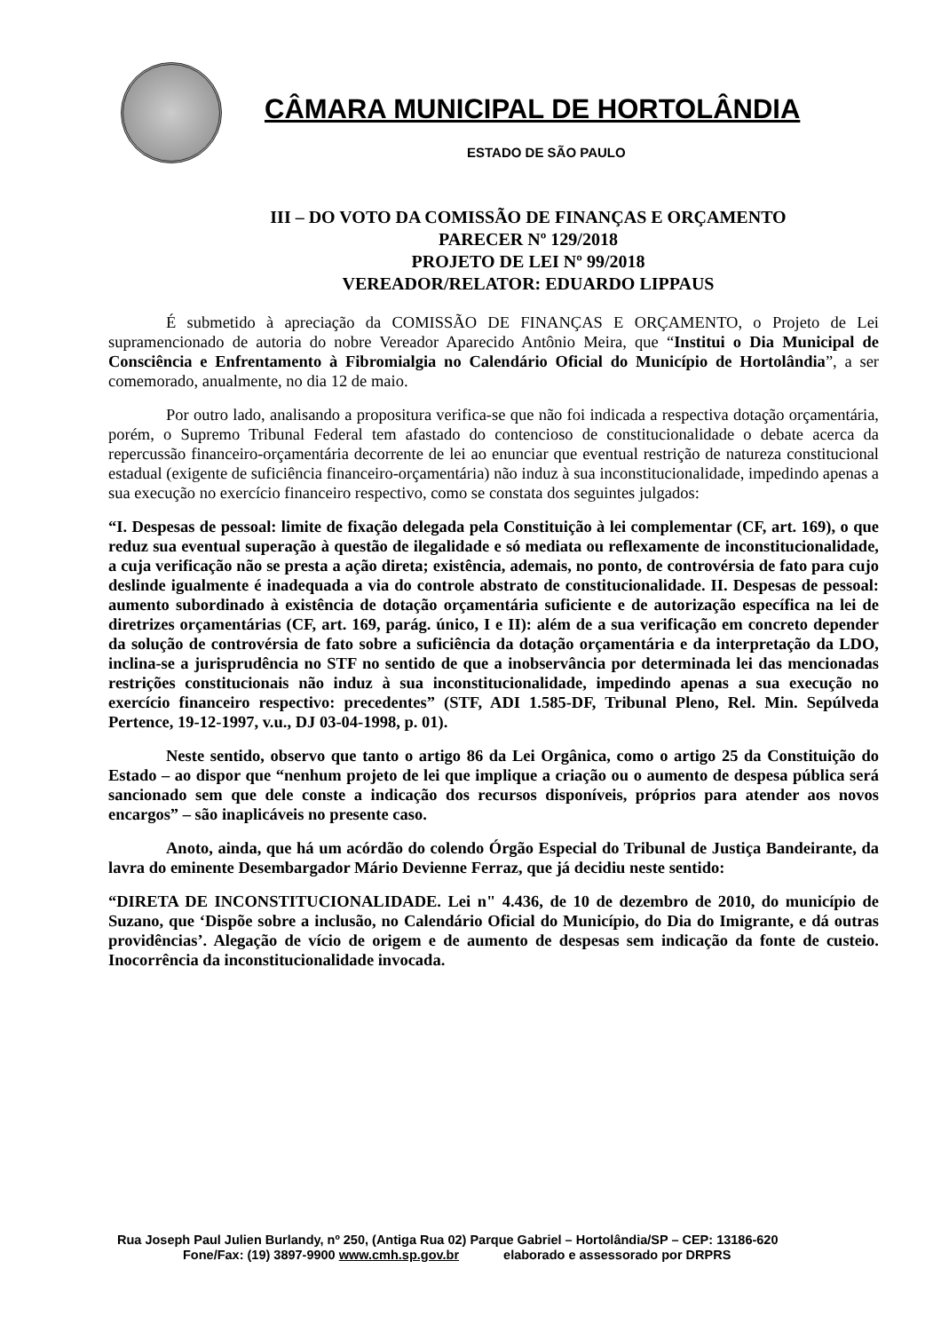CÂMARA MUNICIPAL DE HORTOLÂNDIA
ESTADO DE SÃO PAULO
III – DO VOTO DA COMISSÃO DE FINANÇAS E ORÇAMENTO
PARECER Nº 129/2018
PROJETO DE LEI Nº 99/2018
VEREADOR/RELATOR: EDUARDO LIPPAUS
É submetido à apreciação da COMISSÃO DE FINANÇAS E ORÇAMENTO, o Projeto de Lei supramencionado de autoria do nobre Vereador Aparecido Antônio Meira, que “Institui o Dia Municipal de Consciência e Enfrentamento à Fibromialgia no Calendário Oficial do Município de Hortolândia”, a ser comemorado, anualmente, no dia 12 de maio.
Por outro lado, analisando a propositura verifica-se que não foi indicada a respectiva dotação orçamentária, porém, o Supremo Tribunal Federal tem afastado do contencioso de constitucionalidade o debate acerca da repercussão financeiro-orçamentária decorrente de lei ao enunciar que eventual restrição de natureza constitucional estadual (exigente de suficiência financeiro-orçamentária) não induz à sua inconstitucionalidade, impedindo apenas a sua execução no exercício financeiro respectivo, como se constata dos seguintes julgados:
“I. Despesas de pessoal: limite de fixação delegada pela Constituição à lei complementar (CF, art. 169), o que reduz sua eventual superação à questão de ilegalidade e só mediata ou reflexamente de inconstitucionalidade, a cuja verificação não se presta a ação direta; existência, ademais, no ponto, de controvérsia de fato para cujo deslinde igualmente é inadequada a via do controle abstrato de constitucionalidade. II. Despesas de pessoal: aumento subordinado à existência de dotação orçamentária suficiente e de autorização específica na lei de diretrizes orçamentárias (CF, art. 169, parág. único, I e II): além de a sua verificação em concreto depender da solução de controvérsia de fato sobre a suficiência da dotação orçamentária e da interpretação da LDO, inclina-se a jurisprudência no STF no sentido de que a inobservância por determinada lei das mencionadas restrições constitucionais não induz à sua inconstitucionalidade, impedindo apenas a sua execução no exercício financeiro respectivo: precedentes” (STF, ADI 1.585-DF, Tribunal Pleno, Rel. Min. Sepúlveda Pertence, 19-12-1997, v.u., DJ 03-04-1998, p. 01).
Neste sentido, observo que tanto o artigo 86 da Lei Orgânica, como o artigo 25 da Constituição do Estado – ao dispor que “nenhum projeto de lei que implique a criação ou o aumento de despesa pública será sancionado sem que dele conste a indicação dos recursos disponíveis, próprios para atender aos novos encargos” – são inaplicáveis no presente caso.
Anoto, ainda, que há um acórdão do colendo Órgão Especial do Tribunal de Justiça Bandeirante, da lavra do eminente Desembargador Mário Devienne Ferraz, que já decidiu neste sentido:
“DIRETA DE INCONSTITUCIONALIDADE. Lei n" 4.436, de 10 de dezembro de 2010, do município de Suzano, que ‘Dispõe sobre a inclusão, no Calendário Oficial do Município, do Dia do Imigrante, e dá outras providências’. Alegação de vício de origem e de aumento de despesas sem indicação da fonte de custeio. Inocorrência da inconstitucionalidade invocada.
Rua Joseph Paul Julien Burlandy, nº 250, (Antiga Rua 02) Parque Gabriel – Hortolândia/SP – CEP: 13186-620
Fone/Fax: (19) 3897-9900 www.cmh.sp.gov.br elaborado e assessorado por DRPRS